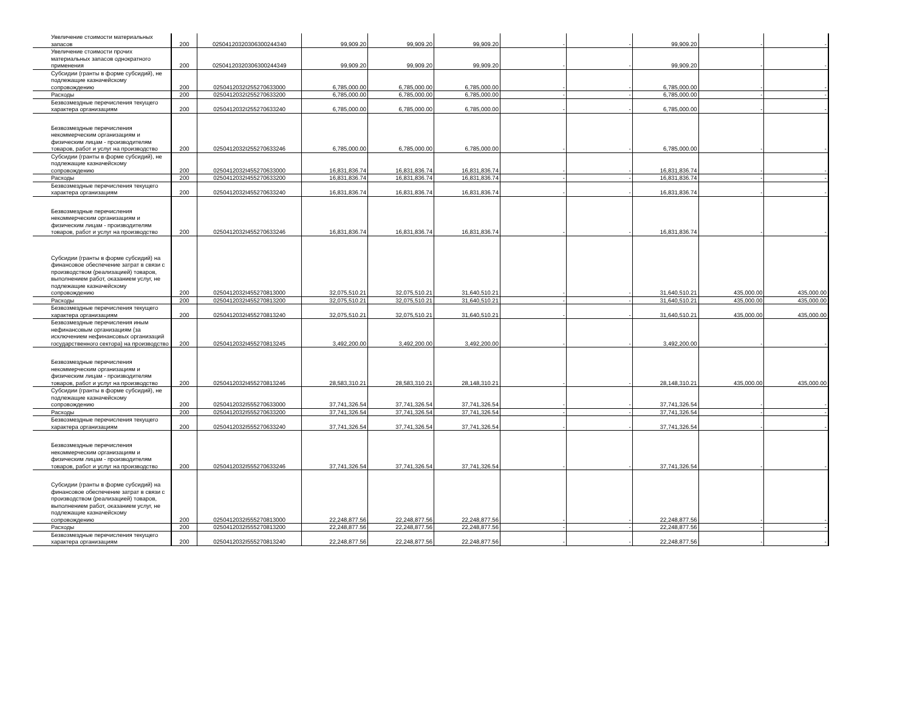| Увеличение стоимости материальных запасов | 200 | 02504120320306300244340 | 99,909.20 | 99,909.20 | 99,909.20 | - | - | 99,909.20 | - | - |
| Увеличение стоимости прочих материальных запасов однократного применения | 200 | 02504120320306300244349 | 99,909.20 | 99,909.20 | 99,909.20 | - | - | 99,909.20 | - | - |
| Субсидии (гранты в форме субсидий), не подлежащие казначейскому сопровождению | 200 | 0250412032I255270633000 | 6,785,000.00 | 6,785,000.00 | 6,785,000.00 | - | - | 6,785,000.00 | - | - |
| Расходы | 200 | 0250412032I255270633200 | 6,785,000.00 | 6,785,000.00 | 6,785,000.00 | - | - | 6,785,000.00 | - | - |
| Безвозмездные перечисления текущего характера организациям | 200 | 0250412032I255270633240 | 6,785,000.00 | 6,785,000.00 | 6,785,000.00 | - | - | 6,785,000.00 | - | - |
| Безвозмездные перечисления некоммерческим организациям и физическим лицам - производителям товаров, работ и услуг на производство | 200 | 0250412032I255270633246 | 6,785,000.00 | 6,785,000.00 | 6,785,000.00 | - | - | 6,785,000.00 | - | - |
| Субсидии (гранты в форме субсидий), не подлежащие казначейскому сопровождению | 200 | 0250412032I455270633000 | 16,831,836.74 | 16,831,836.74 | 16,831,836.74 | - | - | 16,831,836.74 | - | - |
| Расходы | 200 | 0250412032I455270633200 | 16,831,836.74 | 16,831,836.74 | 16,831,836.74 | - | - | 16,831,836.74 | - | - |
| Безвозмездные перечисления текущего характера организациям | 200 | 0250412032I455270633240 | 16,831,836.74 | 16,831,836.74 | 16,831,836.74 | - | - | 16,831,836.74 | - | - |
| Безвозмездные перечисления некоммерческим организациям и физическим лицам - производителям товаров, работ и услуг на производство | 200 | 0250412032I455270633246 | 16,831,836.74 | 16,831,836.74 | 16,831,836.74 | - | - | 16,831,836.74 | - | - |
| Субсидии (гранты в форме субсидий) на финансовое обеспечение затрат в связи с производством (реализацией) товаров, выполнением работ, оказанием услуг, не подлежащие казначейскому сопровождению | 200 | 0250412032I455270813000 | 32,075,510.21 | 32,075,510.21 | 31,640,510.21 | - | - | 31,640,510.21 | 435,000.00 | 435,000.00 |
| Расходы | 200 | 0250412032I455270813200 | 32,075,510.21 | 32,075,510.21 | 31,640,510.21 | - | - | 31,640,510.21 | 435,000.00 | 435,000.00 |
| Безвозмездные перечисления текущего характера организациям | 200 | 0250412032I455270813240 | 32,075,510.21 | 32,075,510.21 | 31,640,510.21 | - | - | 31,640,510.21 | 435,000.00 | 435,000.00 |
| Безвозмездные перечисления иным нефинансовым организациям (за исключением нефинансовых организаций государственного сектора) на производство | 200 | 0250412032I455270813245 | 3,492,200.00 | 3,492,200.00 | 3,492,200.00 | - | - | 3,492,200.00 | - | - |
| Безвозмездные перечисления некоммерческим организациям и физическим лицам - производителям товаров, работ и услуг на производство | 200 | 0250412032I455270813246 | 28,583,310.21 | 28,583,310.21 | 28,148,310.21 | - | - | 28,148,310.21 | 435,000.00 | 435,000.00 |
| Субсидии (гранты в форме субсидий), не подлежащие казначейскому сопровождению | 200 | 0250412032I555270633000 | 37,741,326.54 | 37,741,326.54 | 37,741,326.54 | - | - | 37,741,326.54 | - | - |
| Расходы | 200 | 0250412032I555270633200 | 37,741,326.54 | 37,741,326.54 | 37,741,326.54 | - | - | 37,741,326.54 | - | - |
| Безвозмездные перечисления текущего характера организациям | 200 | 0250412032I555270633240 | 37,741,326.54 | 37,741,326.54 | 37,741,326.54 | - | - | 37,741,326.54 | - | - |
| Безвозмездные перечисления некоммерческим организациям и физическим лицам - производителям товаров, работ и услуг на производство | 200 | 0250412032I555270633246 | 37,741,326.54 | 37,741,326.54 | 37,741,326.54 | - | - | 37,741,326.54 | - | - |
| Субсидии (гранты в форме субсидий) на финансовое обеспечение затрат в связи с производством (реализацией) товаров, выполнением работ, оказанием услуг, не подлежащие казначейскому сопровождению | 200 | 0250412032I555270813000 | 22,248,877.56 | 22,248,877.56 | 22,248,877.56 | - | - | 22,248,877.56 | - | - |
| Расходы | 200 | 0250412032I555270813200 | 22,248,877.56 | 22,248,877.56 | 22,248,877.56 | - | - | 22,248,877.56 | - | - |
| Безвозмездные перечисления текущего характера организациям | 200 | 0250412032I555270813240 | 22,248,877.56 | 22,248,877.56 | 22,248,877.56 | - | - | 22,248,877.56 | - | - |